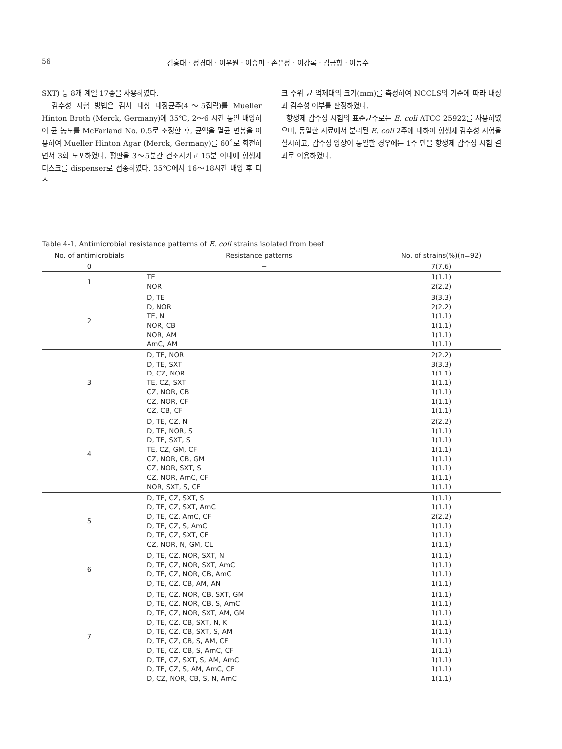56 김홍태 · 정경태 · 이우원 · 이승미 · 손은정 · 이강록 · 김금향 · 이동수
SXT) 등 8개 계열 17종을 사용하였다.
감수성 시험 방법은 검사 대상 대장균주(4～5집락)를 Mueller Hinton Broth (Merck, Germany)에 35℃, 2～6 시간 동안 배양하여 균 농도를 McFarland No. 0.5로 조정한 후, 균액을 멸균 면봉을 이용하여 Mueller Hinton Agar (Merck, Germany)를 60˚로 회전하면서 3회 도포하였다. 평판을 3～5분간 건조시키고 15분 이내에 항생제 디스크를 dispenser로 접종하였다. 35℃에서 16～18시간 배양 후 디스
크 주위 균 억제대의 크기(mm)를 측정하여 NCCLS의 기준에 따라 내성과 감수성 여부를 판정하였다.
항생제 감수성 시험의 표준균주로는 E. coli ATCC 25922를 사용하였으며, 동일한 시료에서 분리된 E. coli 2주에 대하여 항생제 감수성 시험을 실시하고, 감수성 양상이 동일할 경우에는 1주 만을 항생제 감수성 시험 결과로 이용하였다.
Table 4-1. Antimicrobial resistance patterns of E. coli strains isolated from beef
| No. of antimicrobials | Resistance patterns | No. of strains(%)(n=92) |
| --- | --- | --- |
| 0 | − | 7(7.6) |
| 1 | TE NOR | 1(1.1) 2(2.2) |
| 2 | D, TE D, NOR TE, N NOR, CB NOR, AM AmC, AM | 3(3.3) 2(2.2) 1(1.1) 1(1.1) 1(1.1) 1(1.1) |
| 3 | D, TE, NOR D, TE, SXT D, CZ, NOR TE, CZ, SXT CZ, NOR, CB CZ, NOR, CF CZ, CB, CF | 2(2.2) 3(3.3) 1(1.1) 1(1.1) 1(1.1) 1(1.1) 1(1.1) |
| 4 | D, TE, CZ, N D, TE, NOR, S D, TE, SXT, S TE, CZ, GM, CF CZ, NOR, CB, GM CZ, NOR, SXT, S CZ, NOR, AmC, CF NOR, SXT, S, CF | 2(2.2) 1(1.1) 1(1.1) 1(1.1) 1(1.1) 1(1.1) 1(1.1) 1(1.1) |
| 5 | D, TE, CZ, SXT, S D, TE, CZ, SXT, AmC D, TE, CZ, AmC, CF D, TE, CZ, S, AmC D, TE, CZ, SXT, CF CZ, NOR, N, GM, CL | 1(1.1) 1(1.1) 2(2.2) 1(1.1) 1(1.1) 1(1.1) |
| 6 | D, TE, CZ, NOR, SXT, N D, TE, CZ, NOR, SXT, AmC D, TE, CZ, NOR, CB, AmC D, TE, CZ, CB, AM, AN | 1(1.1) 1(1.1) 1(1.1) 1(1.1) |
| 7 | D, TE, CZ, NOR, CB, SXT, GM D, TE, CZ, NOR, CB, S, AmC D, TE, CZ, NOR, SXT, AM, GM D, TE, CZ, CB, SXT, N, K D, TE, CZ, CB, SXT, S, AM D, TE, CZ, CB, S, AM, CF D, TE, CZ, CB, S, AmC, CF D, TE, CZ, SXT, S, AM, AmC D, TE, CZ, S, AM, AmC, CF D, CZ, NOR, CB, S, N, AmC | 1(1.1) 1(1.1) 1(1.1) 1(1.1) 1(1.1) 1(1.1) 1(1.1) 1(1.1) 1(1.1) 1(1.1) |